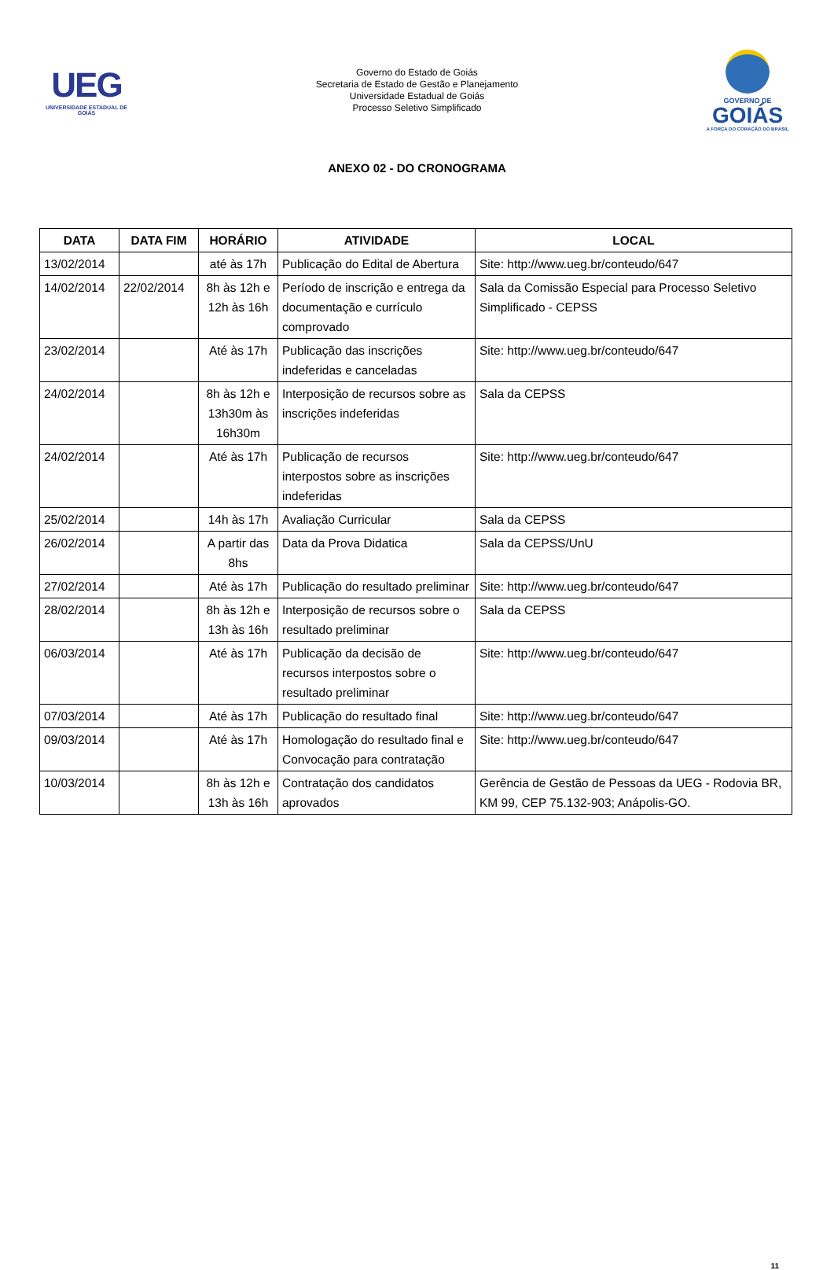UEG
UNIVERSIDADE ESTADUAL DE GOIÁS
Governo do Estado de Goiás
Secretaria de Estado de Gestão e Planejamento
Universidade Estadual de Goiás
Processo Seletivo Simplificado
GOVERNO DE
GOIÁS
A FORÇA DO CORAÇÃO DO BRASIL
ANEXO 02 - DO CRONOGRAMA
| DATA | DATA FIM | HORÁRIO | ATIVIDADE | LOCAL |
| --- | --- | --- | --- | --- |
| 13/02/2014 | | até às 17h | Publicação do Edital de Abertura | Site: http://www.ueg.br/conteudo/647 |
| 14/02/2014 | 22/02/2014 | 8h às 12h e 12h às 16h | Período de inscrição e entrega da documentação e currículo comprovado | Sala da Comissão Especial para Processo Seletivo Simplificado - CEPSS |
| 23/02/2014 | | Até às 17h | Publicação das inscrições indeferidas e canceladas | Site: http://www.ueg.br/conteudo/647 |
| 24/02/2014 | | 8h às 12h e 13h30m às 16h30m | Interposição de recursos sobre as inscrições indeferidas | Sala da CEPSS |
| 24/02/2014 | | Até às 17h | Publicação de recursos interpostos sobre as inscrições indeferidas | Site: http://www.ueg.br/conteudo/647 |
| 25/02/2014 | | 14h às 17h | Avaliação Curricular | Sala da CEPSS |
| 26/02/2014 | | A partir das 8hs | Data da Prova Didatica | Sala da CEPSS/UnU |
| 27/02/2014 | | Até às 17h | Publicação do resultado preliminar | Site: http://www.ueg.br/conteudo/647 |
| 28/02/2014 | | 8h às 12h e 13h às 16h | Interposição de recursos sobre o resultado preliminar | Sala da CEPSS |
| 06/03/2014 | | Até às 17h | Publicação da decisão de recursos interpostos sobre o resultado preliminar | Site: http://www.ueg.br/conteudo/647 |
| 07/03/2014 | | Até às 17h | Publicação do resultado final | Site: http://www.ueg.br/conteudo/647 |
| 09/03/2014 | | Até às 17h | Homologação do resultado final e Convocação para contratação | Site: http://www.ueg.br/conteudo/647 |
| 10/03/2014 | | 8h às 12h e 13h às 16h | Contratação dos candidatos aprovados | Gerência de Gestão de Pessoas da UEG - Rodovia BR, KM 99, CEP 75.132-903; Anápolis-GO. |
11